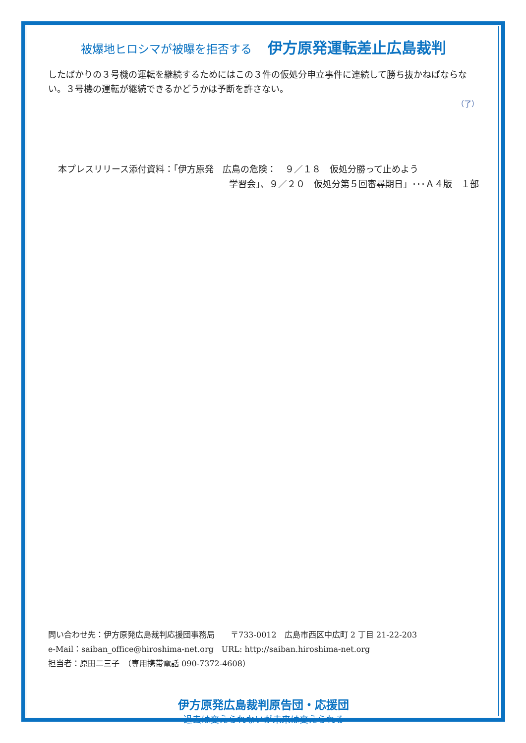被爆地ヒロシマが被曝を拒否する 伊方原発運転差止広島裁判
したばかりの３号機の運転を継続するためにはこの３件の仮処分申立事件に連続して勝ち抜かねばならない。３号機の運転が継続できるかどうかは予断を許さない。
（了）
本プレスリリース添付資料：「伊方原発　広島の危険：　９／１８　仮処分勝って止めよう
学習会」、９／２０　仮処分第５回審尋期日」･･･Ａ４版　１部
問い合わせ先：伊方原発広島裁判応援団事務局　　〒733-0012　広島市西区中広町 2 丁目 21-22-203
e-Mail：saiban_office@hiroshima-net.org　URL: http://saiban.hiroshima-net.org
担当者：原田二三子　（専用携帯電話 090-7372-4608）
伊方原発広島裁判原告団・応援団
過去は変えられないが未来は変えられる